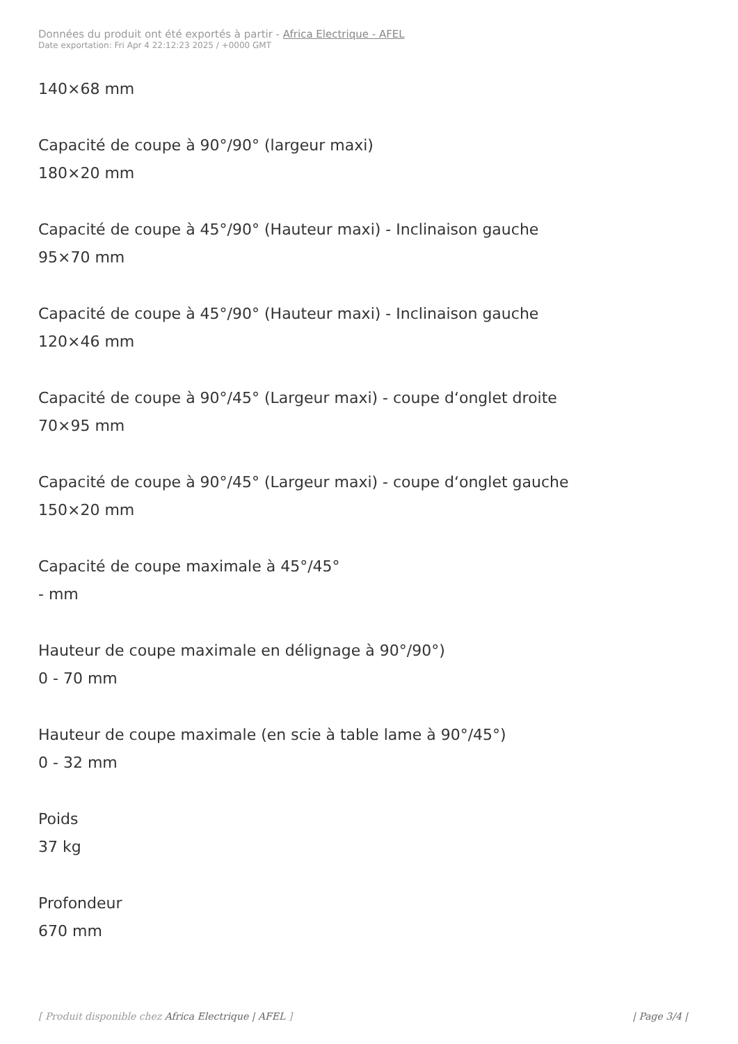Données du produit ont été exportés à partir - Africa Electrique - AFEL
Date exportation: Fri Apr 4 22:12:23 2025 / +0000 GMT
140×68 mm
Capacité de coupe à 90°/90° (largeur maxi)
180×20 mm
Capacité de coupe à 45°/90° (Hauteur maxi) - Inclinaison gauche
95×70 mm
Capacité de coupe à 45°/90° (Hauteur maxi) - Inclinaison gauche
120×46 mm
Capacité de coupe à 90°/45° (Largeur maxi) - coupe d‘onglet droite
70×95 mm
Capacité de coupe à 90°/45° (Largeur maxi) - coupe d‘onglet gauche
150×20 mm
Capacité de coupe maximale à 45°/45°
- mm
Hauteur de coupe maximale en délignage à 90°/90°)
0 - 70 mm
Hauteur de coupe maximale (en scie à table lame à 90°/45°)
0 - 32 mm
Poids
37 kg
Profondeur
670 mm
[ Produit disponible chez Africa Electrique | AFEL ] | Page 3/4 |